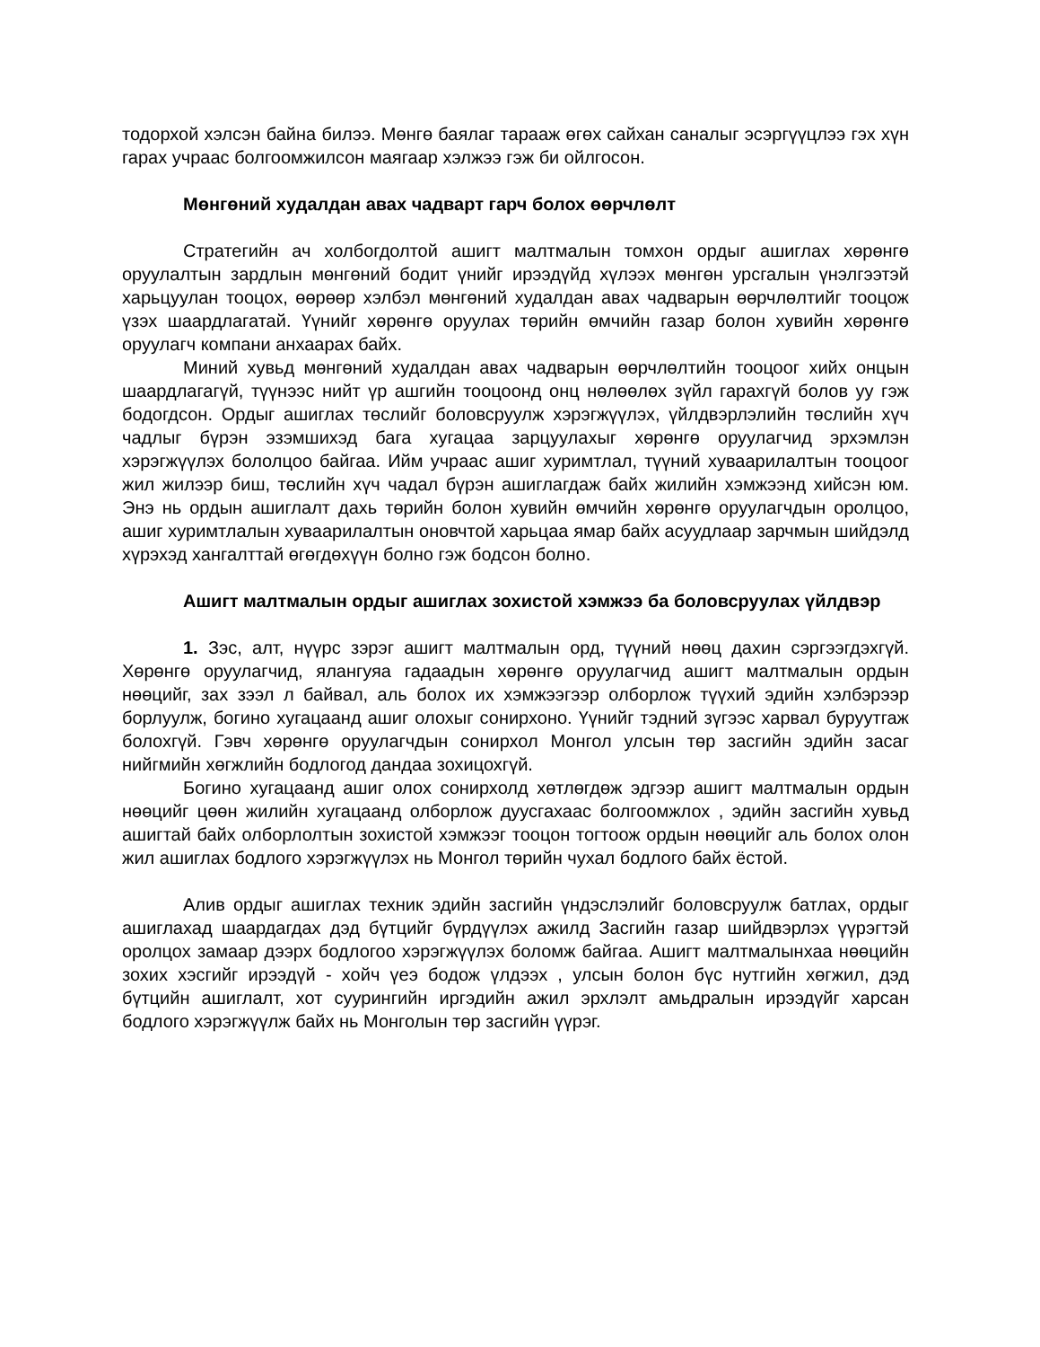тодорхой хэлсэн байна билээ. Мөнгө баялаг тарааж өгөх сайхан саналыг эсэргүүцлээ гэх хүн гарах учраас болгоомжилсон маягаар хэлжээ гэж би ойлгосон.
Мөнгөний худалдан авах чадварт гарч болох өөрчлөлт
Стратегийн ач холбогдолтой ашигт малтмалын томхон ордыг ашиглах хөрөнгө оруулалтын зардлын мөнгөний бодит үнийг ирээдүйд хүлээх мөнгөн урсгалын үнэлгээтэй харьцуулан тооцох, өөрөөр хэлбэл мөнгөний худалдан авах чадварын өөрчлөлтийг тооцож үзэх шаардлагатай. Үүнийг хөрөнгө оруулах төрийн өмчийн газар болон хувийн хөрөнгө оруулагч компани анхаарах байх.
Миний хувьд мөнгөний худалдан авах чадварын өөрчлөлтийн тооцоог хийх онцын шаардлагагүй, түүнээс нийт үр ашгийн тооцоонд онц нөлөөлөх зүйл гарахгүй болов уу гэж бодогдсон. Ордыг ашиглах төслийг боловсруулж хэрэгжүүлэх, үйлдвэрлэлийн төслийн хүч чадлыг бүрэн эзэмшихэд бага хугацаа зарцуулахыг хөрөнгө оруулагчид эрхэмлэн хэрэгжүүлэх бололцоо байгаа. Ийм учраас ашиг хуримтлал, түүний хуваарилалтын тооцоог жил жилээр биш, төслийн хүч чадал бүрэн ашиглагдаж байх жилийн хэмжээнд хийсэн юм. Энэ нь ордын ашиглалт дахь төрийн болон хувийн өмчийн хөрөнгө оруулагчдын оролцоо, ашиг хуримтлалын хуваарилалтын оновчтой харьцаа ямар байх асуудлаар зарчмын шийдэлд хүрэхэд хангалттай өгөгдөхүүн болно гэж бодсон болно.
Ашигт малтмалын ордыг ашиглах зохистой хэмжээ ба боловсруулах үйлдвэр
1. Зэс, алт, нүүрс зэрэг ашигт малтмалын орд, түүний нөөц дахин сэргээгдэхгүй. Хөрөнгө оруулагчид, ялангуяа гадаадын хөрөнгө оруулагчид ашигт малтмалын ордын нөөцийг, зах зээл л байвал, аль болох их хэмжээгээр олборлож түүхий эдийн хэлбэрээр борлуулж, богино хугацаанд ашиг олохыг сонирхоно. Үүнийг тэдний зүгээс харвал буруутгаж болохгүй. Гэвч хөрөнгө оруулагчдын сонирхол Монгол улсын төр засгийн эдийн засаг нийгмийн хөгжлийн бодлогод дандаа зохицохгүй.
Богино хугацаанд ашиг олох сонирхолд хөтлөгдөж эдгээр ашигт малтмалын ордын нөөцийг цөөн жилийн хугацаанд олборлож дуусгахаас болгоомжлох , эдийн засгийн хувьд ашигтай байх олборлолтын зохистой хэмжээг тооцон тогтоож ордын нөөцийг аль болох олон жил ашиглах бодлого хэрэгжүүлэх нь Монгол төрийн чухал бодлого байх ёстой.
Алив ордыг ашиглах техник эдийн засгийн үндэслэлийг боловсруулж батлах, ордыг ашиглахад шаардагдах дэд бүтцийг бүрдүүлэх ажилд Засгийн газар шийдвэрлэх үүрэгтэй оролцох замаар дээрх бодлогоо хэрэгжүүлэх боломж байгаа. Ашигт малтмалынхаа нөөцийн зохих хэсгийг ирээдүй - хойч үеэ бодож үлдээх , улсын болон бүс нутгийн хөгжил, дэд бүтцийн ашиглалт, хот суурингийн иргэдийн ажил эрхлэлт амьдралын ирээдүйг харсан бодлого хэрэгжүүлж байх нь Монголын төр засгийн үүрэг.